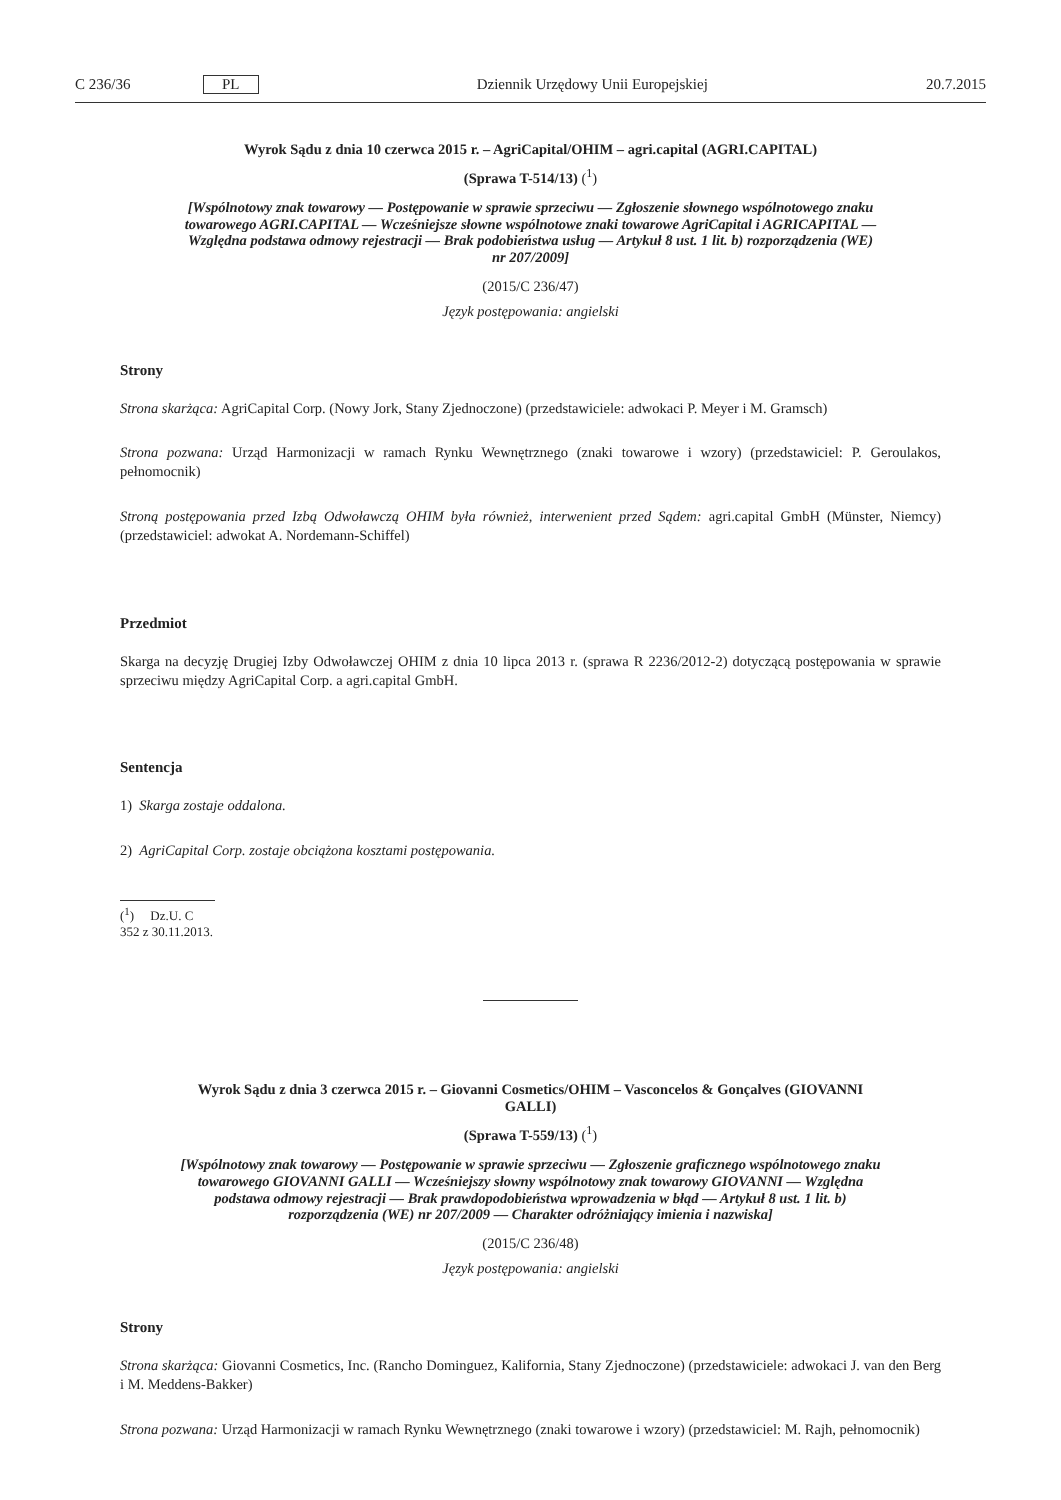C 236/36 PL Dziennik Urzędowy Unii Europejskiej 20.7.2015
Wyrok Sądu z dnia 10 czerwca 2015 r. – AgriCapital/OHIM – agri.capital (AGRI.CAPITAL)
(Sprawa T-514/13) (<sup>1</sup>)
[Wspólnotowy znak towarowy — Postępowanie w sprawie sprzeciwu — Zgłoszenie słownego wspólnotowego znaku towarowego AGRI.CAPITAL — Wcześniejsze słowne wspólnotowe znaki towarowe AgriCapital i AGRICAPITAL — Względna podstawa odmowy rejestracji — Brak podobieństwa usług — Artykuł 8 ust. 1 lit. b) rozporządzenia (WE) nr 207/2009]
(2015/C 236/47)
Język postępowania: angielski
Strony
Strona skarżąca: AgriCapital Corp. (Nowy Jork, Stany Zjednoczone) (przedstawiciele: adwokaci P. Meyer i M. Gramsch)
Strona pozwana: Urząd Harmonizacji w ramach Rynku Wewnętrznego (znaki towarowe i wzory) (przedstawiciel: P. Geroulakos, pełnomocnik)
Stroną postępowania przed Izbą Odwoławczą OHIM była również, interwenient przed Sądem: agri.capital GmbH (Münster, Niemcy) (przedstawiciel: adwokat A. Nordemann-Schiffel)
Przedmiot
Skarga na decyzję Drugiej Izby Odwoławczej OHIM z dnia 10 lipca 2013 r. (sprawa R 2236/2012-2) dotyczącą postępowania w sprawie sprzeciwu między AgriCapital Corp. a agri.capital GmbH.
Sentencja
1) Skarga zostaje oddalona.
2) AgriCapital Corp. zostaje obciążona kosztami postępowania.
(<sup>1</sup>) Dz.U. C 352 z 30.11.2013.
Wyrok Sądu z dnia 3 czerwca 2015 r. – Giovanni Cosmetics/OHIM – Vasconcelos & Gonçalves (GIOVANNI GALLI)
(Sprawa T-559/13) (<sup>1</sup>)
[Wspólnotowy znak towarowy — Postępowanie w sprawie sprzeciwu — Zgłoszenie graficznego wspólnotowego znaku towarowego GIOVANNI GALLI — Wcześniejszy słowny wspólnotowy znak towarowy GIOVANNI — Względna podstawa odmowy rejestracji — Brak prawdopodobieństwa wprowadzenia w błąd — Artykuł 8 ust. 1 lit. b) rozporządzenia (WE) nr 207/2009 — Charakter odróżniający imienia i nazwiska]
(2015/C 236/48)
Język postępowania: angielski
Strony
Strona skarżąca: Giovanni Cosmetics, Inc. (Rancho Dominguez, Kalifornia, Stany Zjednoczone) (przedstawiciele: adwokaci J. van den Berg i M. Meddens-Bakker)
Strona pozwana: Urząd Harmonizacji w ramach Rynku Wewnętrznego (znaki towarowe i wzory) (przedstawiciel: M. Rajh, pełnomocnik)